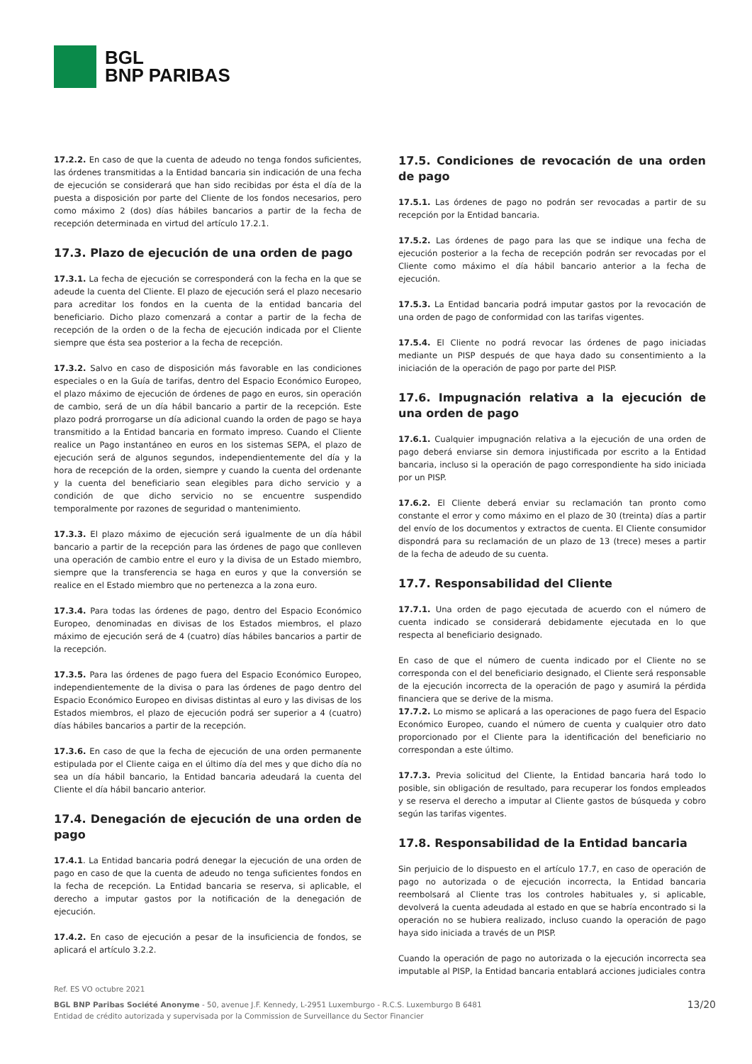BGL
BNP PARIBAS
17.2.2. En caso de que la cuenta de adeudo no tenga fondos suficientes, las órdenes transmitidas a la Entidad bancaria sin indicación de una fecha de ejecución se considerará que han sido recibidas por ésta el día de la puesta a disposición por parte del Cliente de los fondos necesarios, pero como máximo 2 (dos) días hábiles bancarios a partir de la fecha de recepción determinada en virtud del artículo 17.2.1.
17.3. Plazo de ejecución de una orden de pago
17.3.1. La fecha de ejecución se corresponderá con la fecha en la que se adeude la cuenta del Cliente. El plazo de ejecución será el plazo necesario para acreditar los fondos en la cuenta de la entidad bancaria del beneficiario. Dicho plazo comenzará a contar a partir de la fecha de recepción de la orden o de la fecha de ejecución indicada por el Cliente siempre que ésta sea posterior a la fecha de recepción.
17.3.2. Salvo en caso de disposición más favorable en las condiciones especiales o en la Guía de tarifas, dentro del Espacio Económico Europeo, el plazo máximo de ejecución de órdenes de pago en euros, sin operación de cambio, será de un día hábil bancario a partir de la recepción. Este plazo podrá prorrogarse un día adicional cuando la orden de pago se haya transmitido a la Entidad bancaria en formato impreso. Cuando el Cliente realice un Pago instantáneo en euros en los sistemas SEPA, el plazo de ejecución será de algunos segundos, independientemente del día y la hora de recepción de la orden, siempre y cuando la cuenta del ordenante y la cuenta del beneficiario sean elegibles para dicho servicio y a condición de que dicho servicio no se encuentre suspendido temporalmente por razones de seguridad o mantenimiento.
17.3.3. El plazo máximo de ejecución será igualmente de un día hábil bancario a partir de la recepción para las órdenes de pago que conlleven una operación de cambio entre el euro y la divisa de un Estado miembro, siempre que la transferencia se haga en euros y que la conversión se realice en el Estado miembro que no pertenezca a la zona euro.
17.3.4. Para todas las órdenes de pago, dentro del Espacio Económico Europeo, denominadas en divisas de los Estados miembros, el plazo máximo de ejecución será de 4 (cuatro) días hábiles bancarios a partir de la recepción.
17.3.5. Para las órdenes de pago fuera del Espacio Económico Europeo, independientemente de la divisa o para las órdenes de pago dentro del Espacio Económico Europeo en divisas distintas al euro y las divisas de los Estados miembros, el plazo de ejecución podrá ser superior a 4 (cuatro) días hábiles bancarios a partir de la recepción.
17.3.6. En caso de que la fecha de ejecución de una orden permanente estipulada por el Cliente caiga en el último día del mes y que dicho día no sea un día hábil bancario, la Entidad bancaria adeudará la cuenta del Cliente el día hábil bancario anterior.
17.4. Denegación de ejecución de una orden de pago
17.4.1. La Entidad bancaria podrá denegar la ejecución de una orden de pago en caso de que la cuenta de adeudo no tenga suficientes fondos en la fecha de recepción. La Entidad bancaria se reserva, si aplicable, el derecho a imputar gastos por la notificación de la denegación de ejecución.
17.4.2. En caso de ejecución a pesar de la insuficiencia de fondos, se aplicará el artículo 3.2.2.
17.5. Condiciones de revocación de una orden de pago
17.5.1. Las órdenes de pago no podrán ser revocadas a partir de su recepción por la Entidad bancaria.
17.5.2. Las órdenes de pago para las que se indique una fecha de ejecución posterior a la fecha de recepción podrán ser revocadas por el Cliente como máximo el día hábil bancario anterior a la fecha de ejecución.
17.5.3. La Entidad bancaria podrá imputar gastos por la revocación de una orden de pago de conformidad con las tarifas vigentes.
17.5.4. El Cliente no podrá revocar las órdenes de pago iniciadas mediante un PISP después de que haya dado su consentimiento a la iniciación de la operación de pago por parte del PISP.
17.6. Impugnación relativa a la ejecución de una orden de pago
17.6.1. Cualquier impugnación relativa a la ejecución de una orden de pago deberá enviarse sin demora injustificada por escrito a la Entidad bancaria, incluso si la operación de pago correspondiente ha sido iniciada por un PISP.
17.6.2. El Cliente deberá enviar su reclamación tan pronto como constante el error y como máximo en el plazo de 30 (treinta) días a partir del envío de los documentos y extractos de cuenta. El Cliente consumidor dispondrá para su reclamación de un plazo de 13 (trece) meses a partir de la fecha de adeudo de su cuenta.
17.7. Responsabilidad del Cliente
17.7.1. Una orden de pago ejecutada de acuerdo con el número de cuenta indicado se considerará debidamente ejecutada en lo que respecta al beneficiario designado.
En caso de que el número de cuenta indicado por el Cliente no se corresponda con el del beneficiario designado, el Cliente será responsable de la ejecución incorrecta de la operación de pago y asumirá la pérdida financiera que se derive de la misma.
17.7.2. Lo mismo se aplicará a las operaciones de pago fuera del Espacio Económico Europeo, cuando el número de cuenta y cualquier otro dato proporcionado por el Cliente para la identificación del beneficiario no correspondan a este último.
17.7.3. Previa solicitud del Cliente, la Entidad bancaria hará todo lo posible, sin obligación de resultado, para recuperar los fondos empleados y se reserva el derecho a imputar al Cliente gastos de búsqueda y cobro según las tarifas vigentes.
17.8. Responsabilidad de la Entidad bancaria
Sin perjuicio de lo dispuesto en el artículo 17.7, en caso de operación de pago no autorizada o de ejecución incorrecta, la Entidad bancaria reembolsará al Cliente tras los controles habituales y, si aplicable, devolverá la cuenta adeudada al estado en que se habría encontrado si la operación no se hubiera realizado, incluso cuando la operación de pago haya sido iniciada a través de un PISP.
Cuando la operación de pago no autorizada o la ejecución incorrecta sea imputable al PISP, la Entidad bancaria entablará acciones judiciales contra
Ref. ES VO octubre 2021
BGL BNP Paribas Société Anonyme - 50, avenue J.F. Kennedy, L-2951 Luxemburgo - R.C.S. Luxemburgo B 6481
Entidad de crédito autorizada y supervisada por la Commission de Surveillance du Sector Financier
13/20